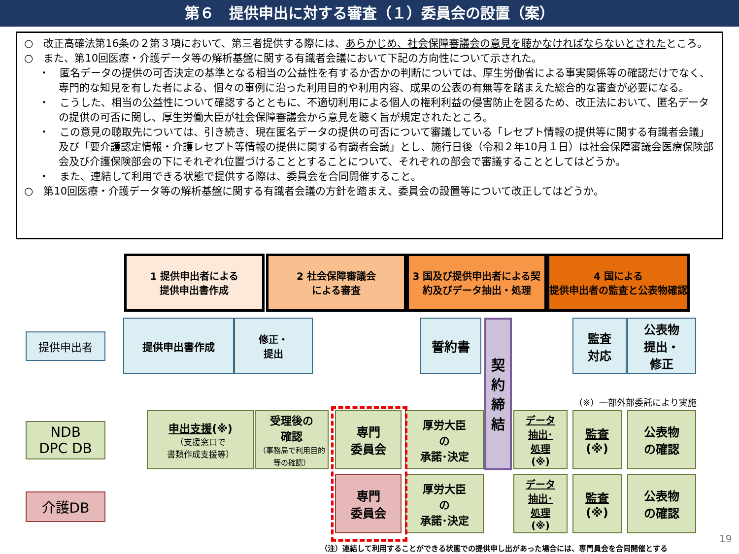第６　提供申出に対する審査（１）委員会の設置（案）
○　改正高確法第16条の２第３項において、第三者提供する際には、あらかじめ、社会保障審議会の意見を聴かなければならないとされたところ。
○　また、第10回医療・介護データ等の解析基盤に関する有識者会議において下記の方向性について示された。
・　匿名データの提供の可否決定の基準となる相当の公益性を有するか否かの判断については、厚生労働省による事実関係等の確認だけでなく、専門的な知見を有した者による、個々の事例に沿った利用目的や利用内容、成果の公表の有無等を踏まえた総合的な審査が必要になる。
・　こうした、相当の公益性について確認するとともに、不適切利用による個人の権利利益の侵害防止を図るため、改正法において、匿名データの提供の可否に関し、厚生労働大臣が社会保障審議会から意見を聴く旨が規定されたところ。
・　この意見の聴取先については、引き続き、現在匿名データの提供の可否について審議している「レセプト情報の提供等に関する有識者会議」及び「要介護認定情報・介護レセプト等情報の提供に関する有識者会議」とし、施行日後（令和２年10月１日）は社会保障審議会医療保険部会及び介護保険部会の下にそれぞれ位置づけることとすることについて、それぞれの部会で審議することとしてはどうか。
・　また、連結して利用できる状態で提供する際は、委員会を合同開催すること。
○　第10回医療・介護データ等の解析基盤に関する有識者会議の方針を踏まえ、委員会の設置等について改正してはどうか。
1 提供申出者による
提供申出書作成
2 社会保障審議会
による審査
3 国及び提供申出者による契約及びデータ抽出・処理
4 国による
提供申出者の監査と公表物確認
提供申出者
提供申出書作成
修正・
提出
誓約書
契
約
締
結
監査
対応
公表物
提出・
修正
（※）一部外部委託により実施
NDB
DPC DB
申出支援(※)
（支援窓口で
書類作成支援等）
受理後の
確認
（事務局で利用目的等の確認）
専門
委員会
厚労大臣
の
承諾･決定
データ
抽出･
処理
(※)
監査
(※)
公表物
の確認
介護DB
専門
委員会
厚労大臣
の
承諾･決定
データ
抽出･
処理
(※)
監査
(※)
公表物
の確認
19
（注）連結して利用することができる状態での提供申し出があった場合には、専門員会を合同開催とする